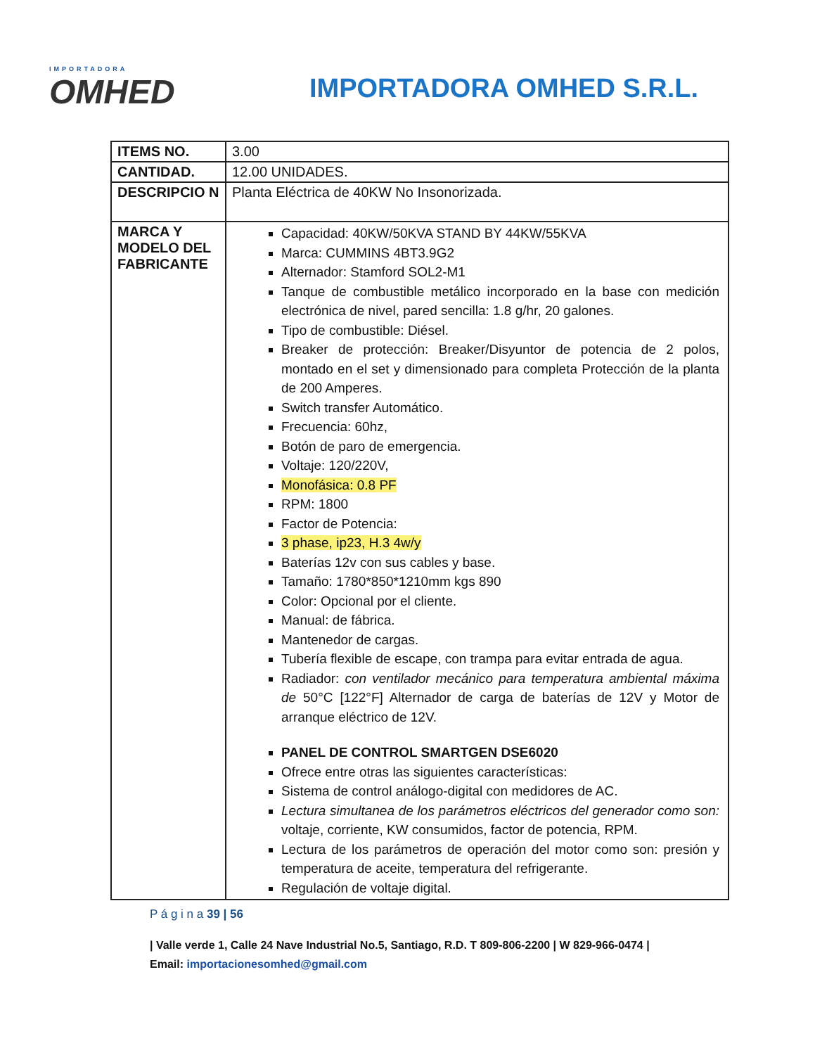IMPORTADORA
OMHED
IMPORTADORA OMHED S.R.L.
| ITEMS NO. | 3.00 |
| CANTIDAD. | 12.00 UNIDADES. |
| DESCRIPCIO N | Planta Eléctrica de 40KW No Insonorizada. |
| MARCA Y MODELO DEL FABRICANTE | Capacidad: 40KW/50KVA STAND BY 44KW/55KVA Marca: CUMMINS 4BT3.9G2 Alternador: Stamford SOL2-M1 Tanque de combustible metálico incorporado en la base con medición electrónica de nivel, pared sencilla: 1.8 g/hr, 20 galones. Tipo de combustible: Diésel. Breaker de protección: Breaker/Disyuntor de potencia de 2 polos, montado en el set y dimensionado para completa Protección de la planta de 200 Amperes. Switch transfer Automático. Frecuencia: 60hz, Botón de paro de emergencia. Voltaje: 120/220V, Monofásica: 0.8 PF RPM: 1800 Factor de Potencia: 3 phase, ip23, H.3 4w/y Baterías 12v con sus cables y base. Tamaño: 1780*850*1210mm kgs 890 Color: Opcional por el cliente. Manual: de fábrica. Mantenedor de cargas. Tubería flexible de escape, con trampa para evitar entrada de agua. Radiador: con ventilador mecánico para temperatura ambiental máxima de 50°C [122°F] Alternador de carga de baterías de 12V y Motor de arranque eléctrico de 12V. PANEL DE CONTROL SMARTGEN DSE6020 Ofrece entre otras las siguientes características: Sistema de control análogo-digital con medidores de AC. Lectura simultanea de los parámetros eléctricos del generador como son: voltaje, corriente, KW consumidos, factor de potencia, RPM. Lectura de los parámetros de operación del motor como son: presión y temperatura de aceite, temperatura del refrigerante. Regulación de voltaje digital. |
P á g i n a 39 | 56
| Valle verde 1, Calle 24 Nave Industrial No.5, Santiago, R.D. T 809-806-2200 | W 829-966-0474 | Email: importacionesomhed@gmail.com